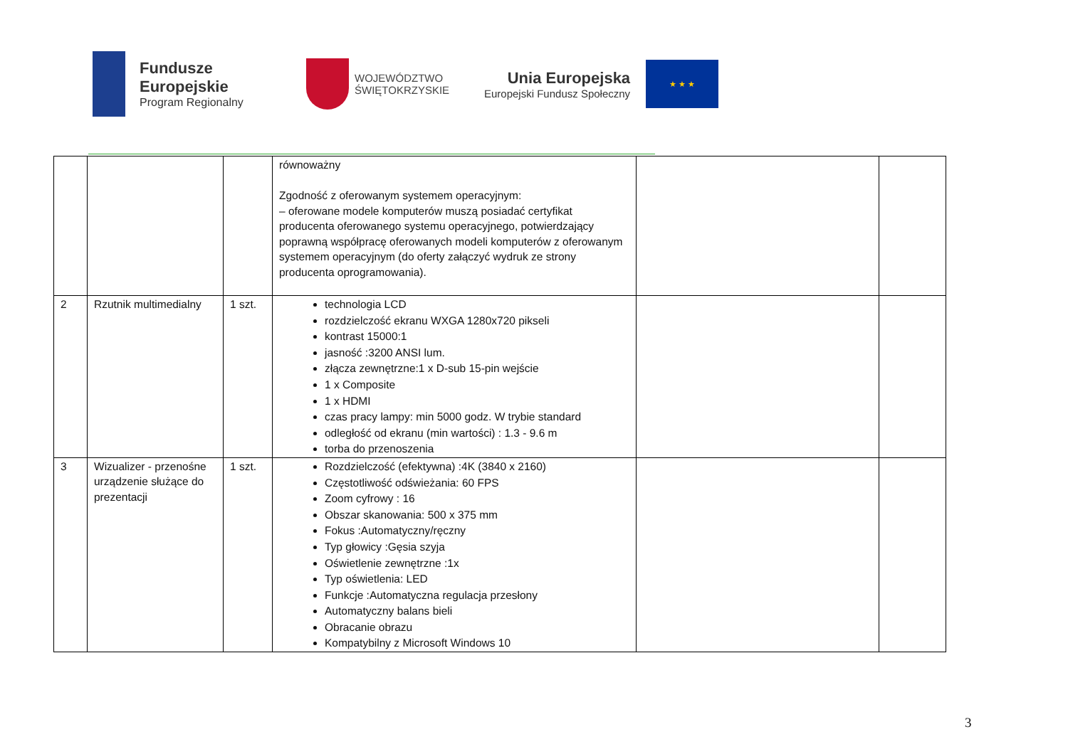Fundusze
Europejskie
Program Regionalny
WOJEWÓDZTWO
ŚWIĘTOKRZYSKIE
Unia Europejska
Europejski Fundusz Społeczny
★ ★ ★
| | | | równoważny Zgodność z oferowanym systemem operacyjnym: – oferowane modele komputerów muszą posiadać certyfikat producenta oferowanego systemu operacyjnego, potwierdzający poprawną współpracę oferowanych modeli komputerów z oferowanym systemem operacyjnym (do oferty załączyć wydruk ze strony producenta oprogramowania). | | |
| 2 | Rzutnik multimedialny | 1 szt. | technologia LCD rozdzielczość ekranu WXGA 1280x720 pikseli kontrast 15000:1 jasność :3200 ANSI lum. złącza zewnętrzne:1 x D-sub 15-pin wejście 1 x Composite 1 x HDMI czas pracy lampy: min 5000 godz. W trybie standard odległość od ekranu (min wartości) : 1.3 - 9.6 m torba do przenoszenia | | |
| 3 | Wizualizer - przenośne urządzenie służące do prezentacji | 1 szt. | Rozdzielczość (efektywna) :4K (3840 x 2160) Częstotliwość odświeżania: 60 FPS Zoom cyfrowy : 16 Obszar skanowania: 500 x 375 mm Fokus :Automatyczny/ręczny Typ głowicy :Gęsia szyja Oświetlenie zewnętrzne :1x Typ oświetlenia: LED Funkcje :Automatyczna regulacja przesłony Automatyczny balans bieli Obracanie obrazu Kompatybilny z Microsoft Windows 10 | | |
3